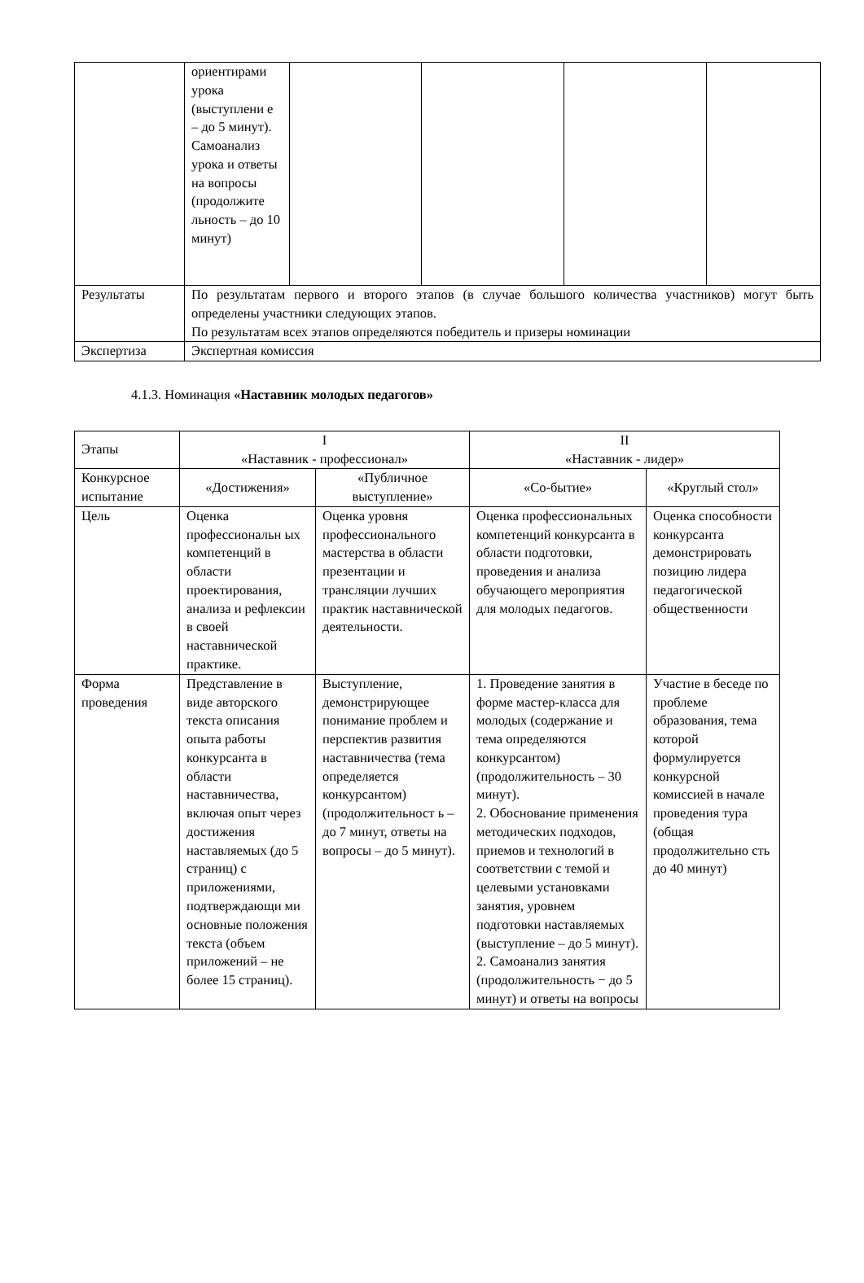| | ориентирами урока (выступлени е – до 5 минут). Самоанализ урока и ответы на вопросы (продолжите льность – до 10 минут) | | | | |
| Результаты | По результатам первого и второго этапов (в случае большого количества участников) могут быть определены участники следующих этапов. По результатам всех этапов определяются победитель и призеры номинации | | | | |
| Экспертиза | Экспертная комиссия | | | | |
4.1.3. Номинация «Наставник молодых педагогов»
| Этапы | I «Наставник - профессионал» | | II «Наставник - лидер» | |
| --- | --- | --- | --- | --- |
| Конкурсное испытание | «Достижения» | «Публичное выступление» | «Со-бытие» | «Круглый стол» |
| Цель | Оценка профессиональн ых компетенций в области проектирования, анализа и рефлексии в своей наставнической практике. | Оценка уровня профессионального мастерства в области презентации и трансляции лучших практик наставнической деятельности. | Оценка профессиональных компетенций конкурсанта в области подготовки, проведения и анализа обучающего мероприятия для молодых педагогов. | Оценка способности конкурсанта демонстрировать позицию лидера педагогической общественности |
| Форма проведения | Представление в виде авторского текста описания опыта работы конкурсанта в области наставничества, включая опыт через достижения наставляемых (до 5 страниц) с приложениями, подтверждающи ми основные положения текста (объем приложений – не более 15 страниц). | Выступление, демонстрирующее понимание проблем и перспектив развития наставничества (тема определяется конкурсантом) (продолжительност ь – до 7 минут, ответы на вопросы – до 5 минут). | 1. Проведение занятия в форме мастер-класса для молодых (содержание и тема определяются конкурсантом) (продолжительность – 30 минут). 2. Обоснование применения методических подходов, приемов и технологий в соответствии с темой и целевыми установками занятия, уровнем подготовки наставляемых (выступление – до 5 минут). 2. Самоанализ занятия (продолжительность − до 5 минут) и ответы на вопросы | Участие в беседе по проблеме образования, тема которой формулируется конкурсной комиссией в начале проведения тура (общая продолжительно сть до 40 минут) |